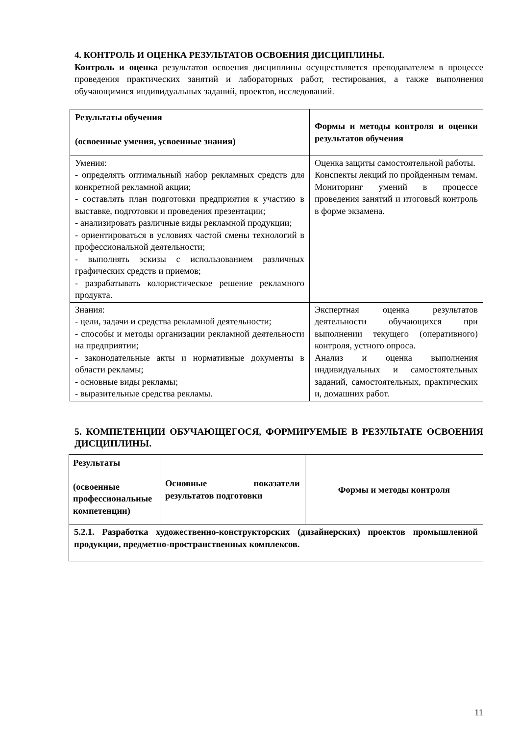4. КОНТРОЛЬ И ОЦЕНКА РЕЗУЛЬТАТОВ ОСВОЕНИЯ ДИСЦИПЛИНЫ.
Контроль и оценка результатов освоения дисциплины осуществляется преподавателем в процессе проведения практических занятий и лабораторных работ, тестирования, а также выполнения обучающимися индивидуальных заданий, проектов, исследований.
| Результаты обучения (освоенные умения, усвоенные знания) | Формы и методы контроля и оценки результатов обучения |
| --- | --- |
| Умения: - определять оптимальный набор рекламных средств для конкретной рекламной акции; - составлять план подготовки предприятия к участию в выставке, подготовки и проведения презентации; - анализировать различные виды рекламной продукции; - ориентироваться в условиях частой смены технологий в профессиональной деятельности; - выполнять эскизы с использованием различных графических средств и приемов; - разрабатывать колористическое решение рекламного продукта. | Оценка защиты самостоятельной работы. Конспекты лекций по пройденным темам. Мониторинг умений в процессе проведения занятий и итоговый контроль в форме экзамена. |
| Знания: - цели, задачи и средства рекламной деятельности; - способы и методы организации рекламной деятельности на предприятии; - законодательные акты и нормативные документы в области рекламы; - основные виды рекламы; - выразительные средства рекламы. | Экспертная оценка результатов деятельности обучающихся при выполнении текущего (оперативного) контроля, устного опроса. Анализ и оценка выполнения индивидуальных и самостоятельных заданий, самостоятельных, практических и, домашних работ. |
5. КОМПЕТЕНЦИИ ОБУЧАЮЩЕГОСЯ, ФОРМИРУЕМЫЕ В РЕЗУЛЬТАТЕ ОСВОЕНИЯ ДИСЦИПЛИНЫ.
| Результаты (освоенные профессиональные компетенции) | Основные показатели результатов подготовки | Формы и методы контроля |
| --- | --- | --- |
| 5.2.1. Разработка художественно-конструкторских (дизайнерских) проектов промышленной продукции, предметно-пространственных комплексов. | | |
11